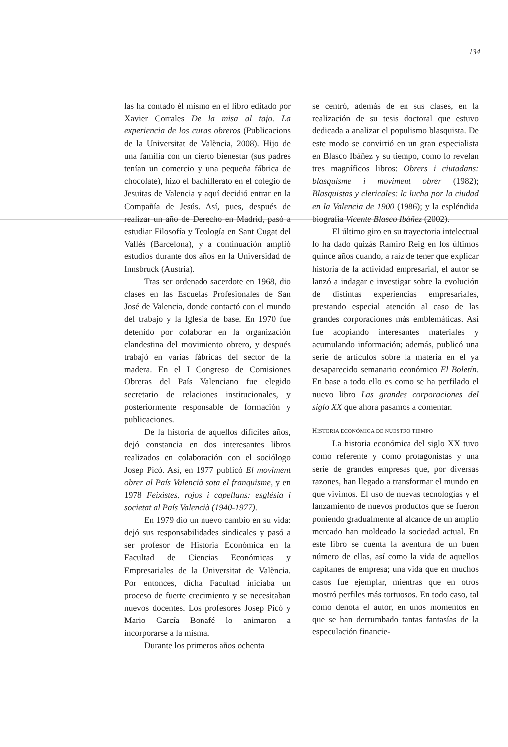134
las ha contado él mismo en el libro editado por Xavier Corrales De la misa al tajo. La experiencia de los curas obreros (Publicacions de la Universitat de València, 2008). Hijo de una familia con un cierto bienestar (sus padres tenían un comercio y una pequeña fábrica de chocolate), hizo el bachillerato en el colegio de Jesuitas de Valencia y aquí decidió entrar en la Compañía de Jesús. Así, pues, después de realizar un año de Derecho en Madrid, pasó a estudiar Filosofía y Teología en Sant Cugat del Vallés (Barcelona), y a continuación amplió estudios durante dos años en la Universidad de Innsbruck (Austria).
Tras ser ordenado sacerdote en 1968, dio clases en las Escuelas Profesionales de San José de Valencia, donde contactó con el mundo del trabajo y la Iglesia de base. En 1970 fue detenido por colaborar en la organización clandestina del movimiento obrero, y después trabajó en varias fábricas del sector de la madera. En el I Congreso de Comisiones Obreras del País Valenciano fue elegido secretario de relaciones institucionales, y posteriormente responsable de formación y publicaciones.
De la historia de aquellos difíciles años, dejó constancia en dos interesantes libros realizados en colaboración con el sociólogo Josep Picó. Así, en 1977 publicó El moviment obrer al País Valencià sota el franquisme, y en 1978 Feixistes, rojos i capellans: església i societat al País Valencià (1940-1977).
En 1979 dio un nuevo cambio en su vida: dejó sus responsabilidades sindicales y pasó a ser profesor de Historia Económica en la Facultad de Ciencias Económicas y Empresariales de la Universitat de València. Por entonces, dicha Facultad iniciaba un proceso de fuerte crecimiento y se necesitaban nuevos docentes. Los profesores Josep Picó y Mario García Bonafé lo animaron a incorporarse a la misma.
Durante los primeros años ochenta
se centró, además de en sus clases, en la realización de su tesis doctoral que estuvo dedicada a analizar el populismo blasquista. De este modo se convirtió en un gran especialista en Blasco Ibáñez y su tiempo, como lo revelan tres magníficos libros: Obrers i ciutadans: blasquisme i moviment obrer (1982); Blasquistas y clericales: la lucha por la ciudad en la Valencia de 1900 (1986); y la espléndida biografía Vicente Blasco Ibáñez (2002).
El último giro en su trayectoria intelectual lo ha dado quizás Ramiro Reig en los últimos quince años cuando, a raíz de tener que explicar historia de la actividad empresarial, el autor se lanzó a indagar e investigar sobre la evolución de distintas experiencias empresariales, prestando especial atención al caso de las grandes corporaciones más emblemáticas. Así fue acopiando interesantes materiales y acumulando información; además, publicó una serie de artículos sobre la materia en el ya desaparecido semanario económico El Boletín. En base a todo ello es como se ha perfilado el nuevo libro Las grandes corporaciones del siglo XX que ahora pasamos a comentar.
HISTORIA ECONÓMICA DE NUESTRO TIEMPO
La historia económica del siglo XX tuvo como referente y como protagonistas y una serie de grandes empresas que, por diversas razones, han llegado a transformar el mundo en que vivimos. El uso de nuevas tecnologías y el lanzamiento de nuevos productos que se fueron poniendo gradualmente al alcance de un amplio mercado han moldeado la sociedad actual. En este libro se cuenta la aventura de un buen número de ellas, así como la vida de aquellos capitanes de empresa; una vida que en muchos casos fue ejemplar, mientras que en otros mostró perfiles más tortuosos. En todo caso, tal como denota el autor, en unos momentos en que se han derrumbado tantas fantasías de la especulación financie-